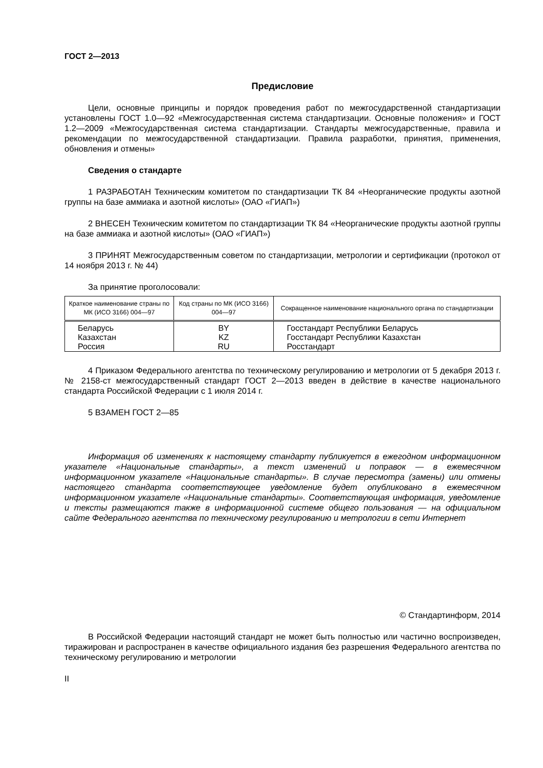ГОСТ 2—2013
Предисловие
Цели, основные принципы и порядок проведения работ по межгосударственной стандартизации установлены ГОСТ 1.0—92 «Межгосударственная система стандартизации. Основные положения» и ГОСТ 1.2—2009 «Межгосударственная система стандартизации. Стандарты межгосударственные, правила и рекомендации по межгосударственной стандартизации. Правила разработки, принятия, применения, обновления и отмены»
Сведения о стандарте
1 РАЗРАБОТАН Техническим комитетом по стандартизации ТК 84 «Неорганические продукты азотной группы на базе аммиака и азотной кислоты» (ОАО «ГИАП»)
2 ВНЕСЕН Техническим комитетом по стандартизации ТК 84 «Неорганические продукты азотной группы на базе аммиака и азотной кислоты» (ОАО «ГИАП»)
3 ПРИНЯТ Межгосударственным советом по стандартизации, метрологии и сертификации (протокол от 14 ноября 2013 г. № 44)
За принятие проголосовали:
| Краткое наименование страны по МК (ИСО 3166) 004—97 | Код страны по МК (ИСО 3166) 004—97 | Сокращенное наименование национального органа по стандартизации |
| --- | --- | --- |
| Беларусь | BY | Госстандарт Республики Беларусь |
| Казахстан | KZ | Госстандарт Республики Казахстан |
| Россия | RU | Росстандарт |
4 Приказом Федерального агентства по техническому регулированию и метрологии от 5 декабря 2013 г. № 2158-ст межгосударственный стандарт ГОСТ 2—2013 введен в действие в качестве национального стандарта Российской Федерации с 1 июля 2014 г.
5 ВЗАМЕН ГОСТ 2—85
Информация об изменениях к настоящему стандарту публикуется в ежегодном информационном указателе «Национальные стандарты», а текст изменений и поправок — в ежемесячном информационном указателе «Национальные стандарты». В случае пересмотра (замены) или отмены настоящего стандарта соответствующее уведомление будет опубликовано в ежемесячном информационном указателе «Национальные стандарты». Соответствующая информация, уведомление и тексты размещаются также в информационной системе общего пользования — на официальном сайте Федерального агентства по техническому регулированию и метрологии в сети Интернет
© Стандартинформ, 2014
В Российской Федерации настоящий стандарт не может быть полностью или частично воспроизведен, тиражирован и распространен в качестве официального издания без разрешения Федерального агентства по техническому регулированию и метрологии
II